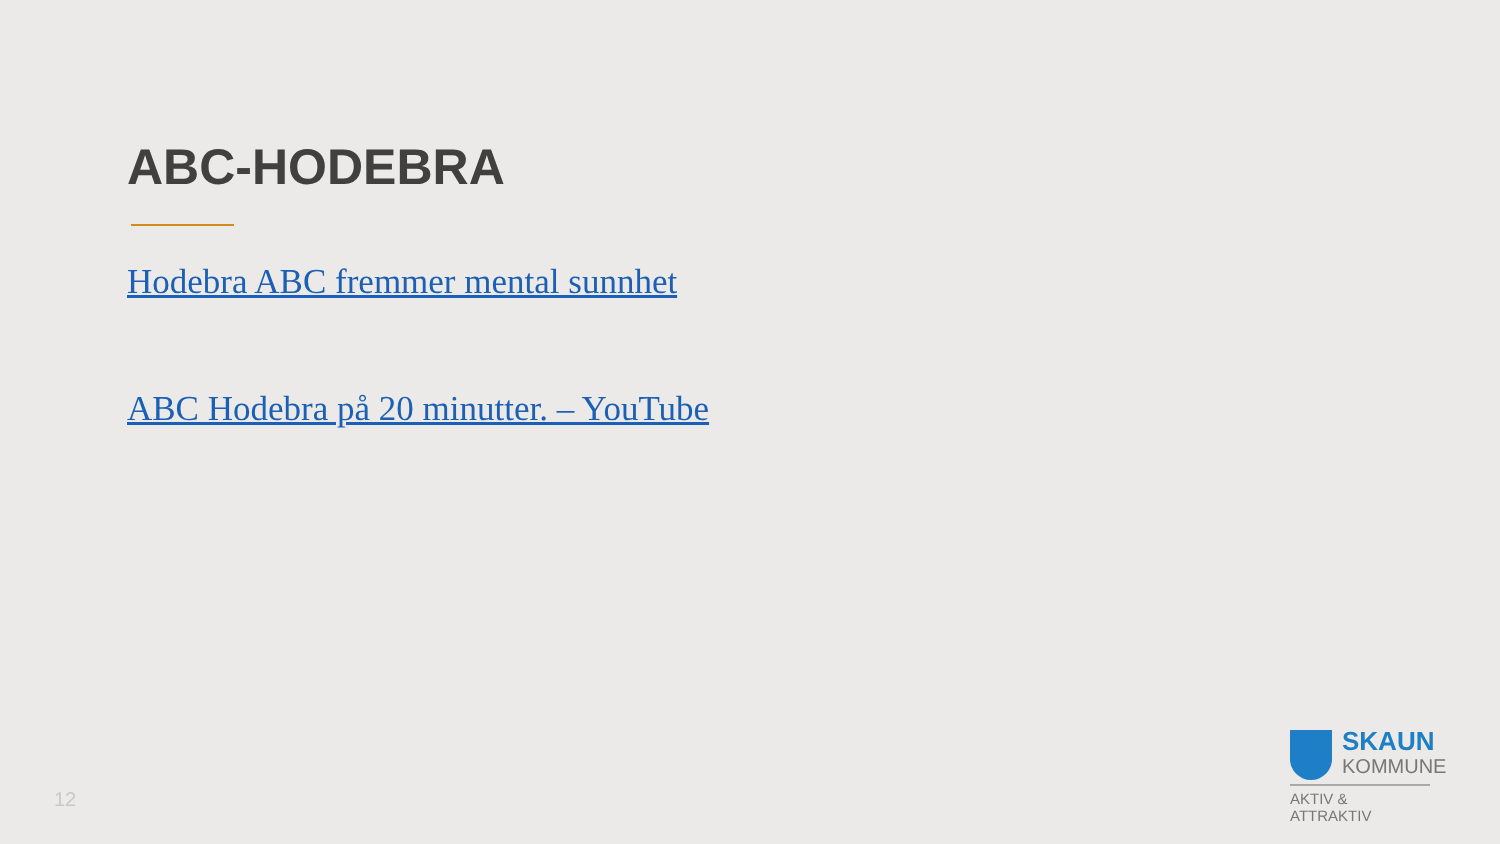ABC-HODEBRA
Hodebra ABC fremmer mental sunnhet
ABC Hodebra på 20 minutter. – YouTube
12
SKAUN
KOMMUNE
AKTIV & ATTRAKTIV